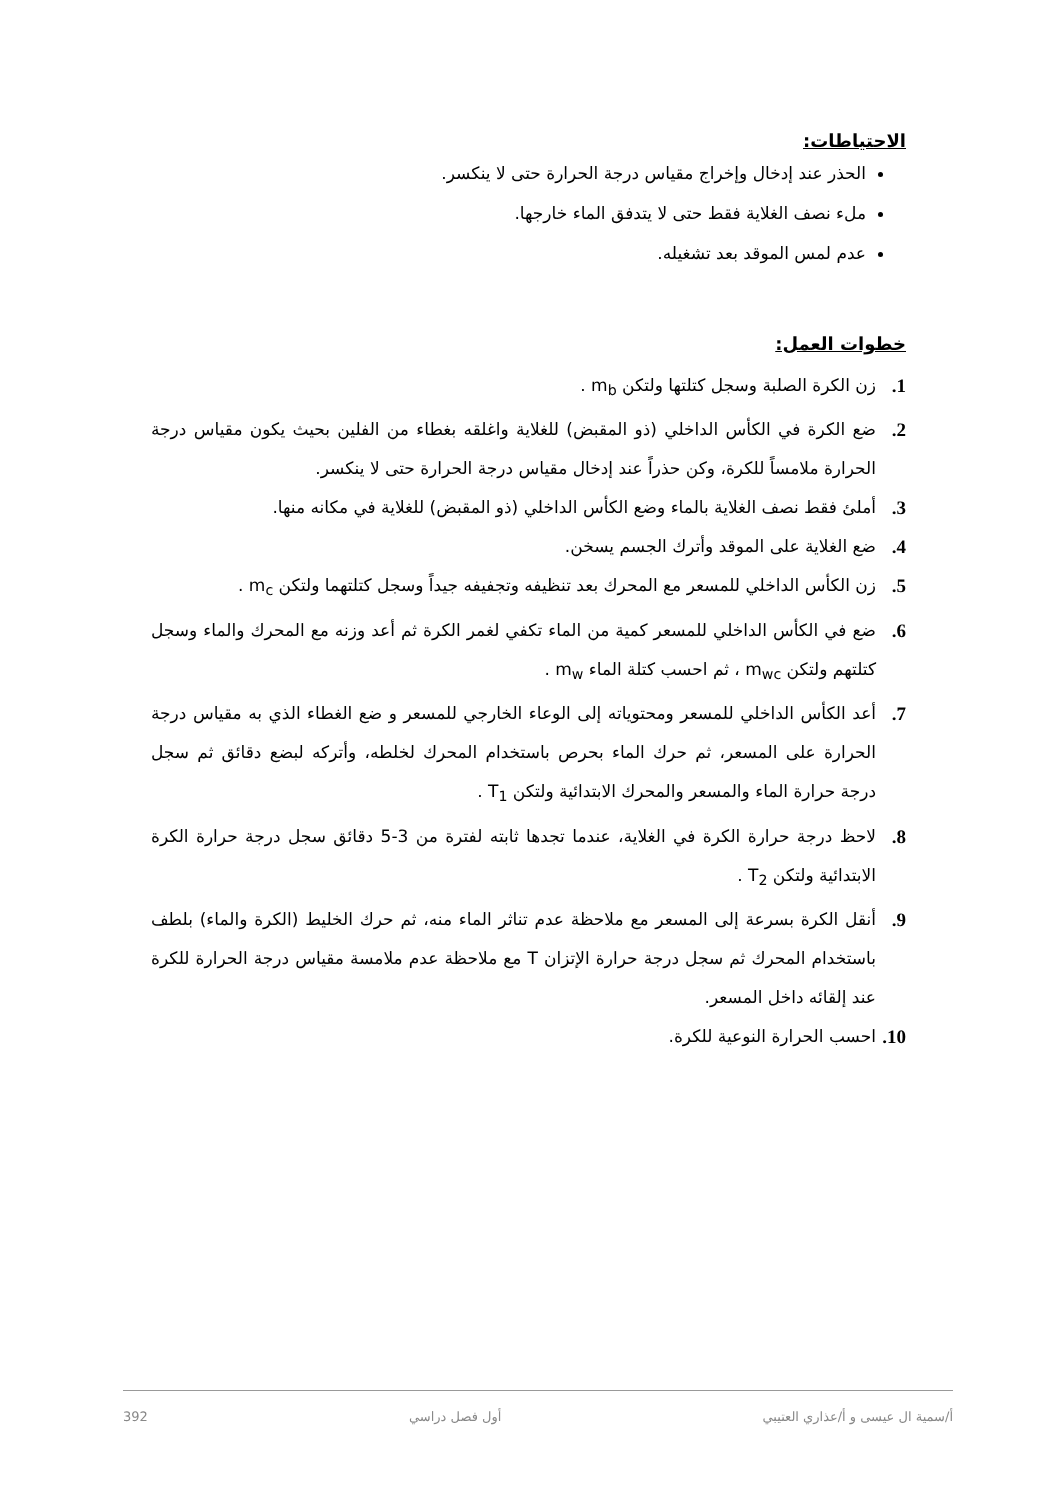الاحتياطات:
الحذر عند إدخال وإخراج مقياس درجة الحرارة حتى لا ينكسر.
ملء نصف الغلاية فقط حتى لا يتدفق الماء خارجها.
عدم لمس الموقد بعد تشغيله.
خطوات العمل:
1. زن الكرة الصلبة وسجل كتلتها ولتكن m<sub>b</sub> .
2. ضع الكرة في الكأس الداخلي (ذو المقبض) للغلاية واغلقه بغطاء من الفلين بحيث يكون مقياس درجة الحرارة ملامساً للكرة، وكن حذراً عند إدخال مقياس درجة الحرارة حتى لا ينكسر.
3. أملئ فقط نصف الغلاية بالماء وضع الكأس الداخلي (ذو المقبض) للغلاية في مكانه منها.
4. ضع الغلاية على الموقد وأترك الجسم يسخن.
5. زن الكأس الداخلي للمسعر مع المحرك بعد تنظيفه وتجفيفه جيداً وسجل كتلتهما ولتكن m<sub>c</sub> .
6. ضع في الكأس الداخلي للمسعر كمية من الماء تكفي لغمر الكرة ثم أعد وزنه مع المحرك والماء وسجل كتلتهم ولتكن m<sub>wc</sub> ، ثم احسب كتلة الماء m<sub>w</sub> .
7. أعد الكأس الداخلي للمسعر ومحتوياته إلى الوعاء الخارجي للمسعر و ضع الغطاء الذي به مقياس درجة الحرارة على المسعر، ثم حرك الماء بحرص باستخدام المحرك لخلطه، وأتركه لبضع دقائق ثم سجل درجة حرارة الماء والمسعر والمحرك الابتدائية ولتكن T<sub>1</sub> .
8. لاحظ درجة حرارة الكرة في الغلاية، عندما تجدها ثابته لفترة من 3-5 دقائق سجل درجة حرارة الكرة الابتدائية ولتكن T<sub>2</sub> .
9. أنقل الكرة بسرعة إلى المسعر مع ملاحظة عدم تناثر الماء منه، ثم حرك الخليط (الكرة والماء) بلطف باستخدام المحرك ثم سجل درجة حرارة الإتزان T مع ملاحظة عدم ملامسة مقياس درجة الحرارة للكرة عند إلقائه داخل المسعر.
10. احسب الحرارة النوعية للكرة.
أ/سمية ال عيسى و أ/عذاري العتيبي أول فصل دراسي 392